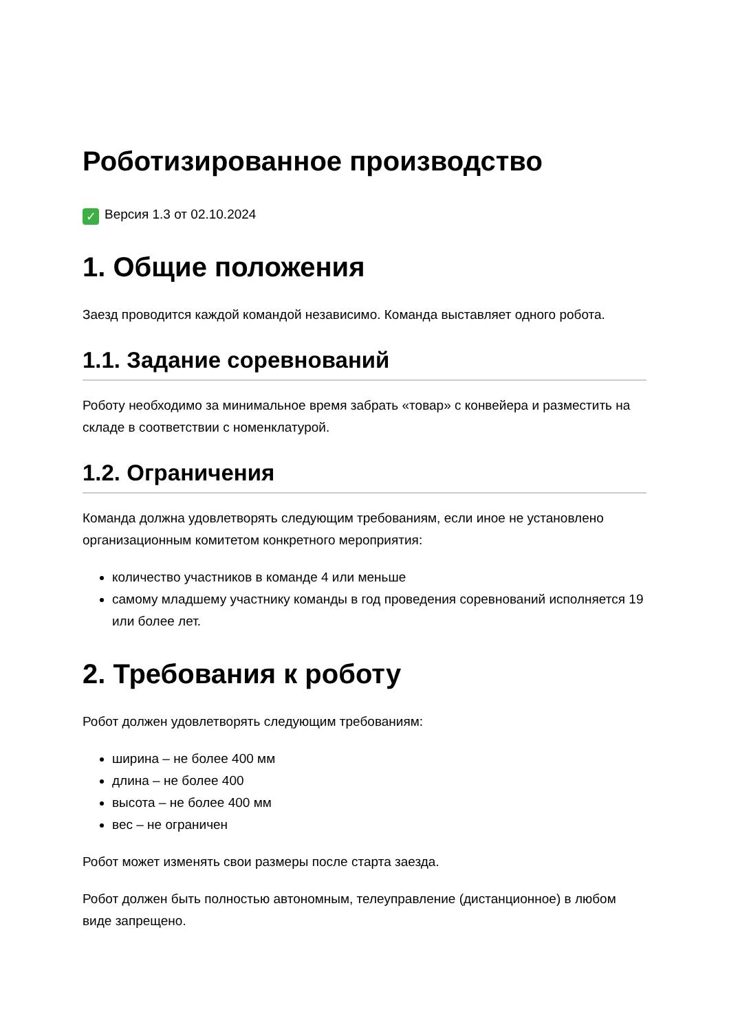Роботизированное производство
✓ Версия 1.3 от 02.10.2024
1. Общие положения
Заезд проводится каждой командой независимо. Команда выставляет одного робота.
1.1. Задание соревнований
Роботу необходимо за минимальное время забрать «товар» с конвейера и разместить на складе в соответствии с номенклатурой.
1.2. Ограничения
Команда должна удовлетворять следующим требованиям, если иное не установлено организационным комитетом конкретного мероприятия:
количество участников в команде 4 или меньше
самому младшему участнику команды в год проведения соревнований исполняется 19 или более лет.
2. Требования к роботу
Робот должен удовлетворять следующим требованиям:
ширина – не более 400 мм
длина – не более 400
высота – не более 400 мм
вес – не ограничен
Робот может изменять свои размеры после старта заезда.
Робот должен быть полностью автономным, телеуправление (дистанционное) в любом виде запрещено.